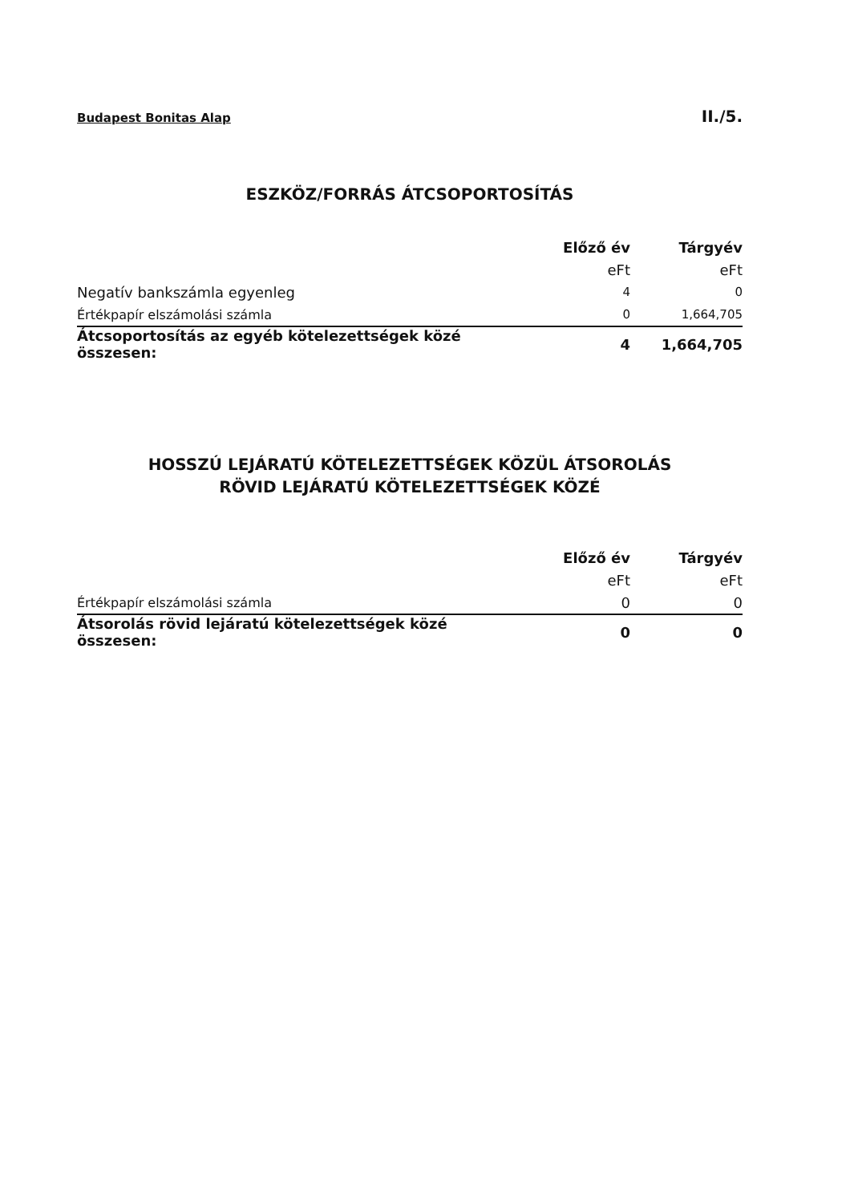Budapest Bonitas Alap II./5.
ESZKÖZ/FORRÁS ÁTCSOPORTOSÍTÁS
| | Előző év | Tárgyév |
| | eFt | eFt |
| Negatív bankszámla egyenleg | 4 | 0 |
| Értékpapír elszámolási számla | 0 | 1,664,705 |
| Átcsoportosítás az egyéb kötelezettségek közé összesen: | 4 | 1,664,705 |
HOSSZÚ LEJÁRATÚ KÖTELEZETTSÉGEK KÖZÜL ÁTSOROLÁS
RÖVID LEJÁRATÚ KÖTELEZETTSÉGEK KÖZÉ
| | Előző év | Tárgyév |
| | eFt | eFt |
| Értékpapír elszámolási számla | 0 | 0 |
| Átsorolás rövid lejáratú kötelezettségek közé összesen: | 0 | 0 |